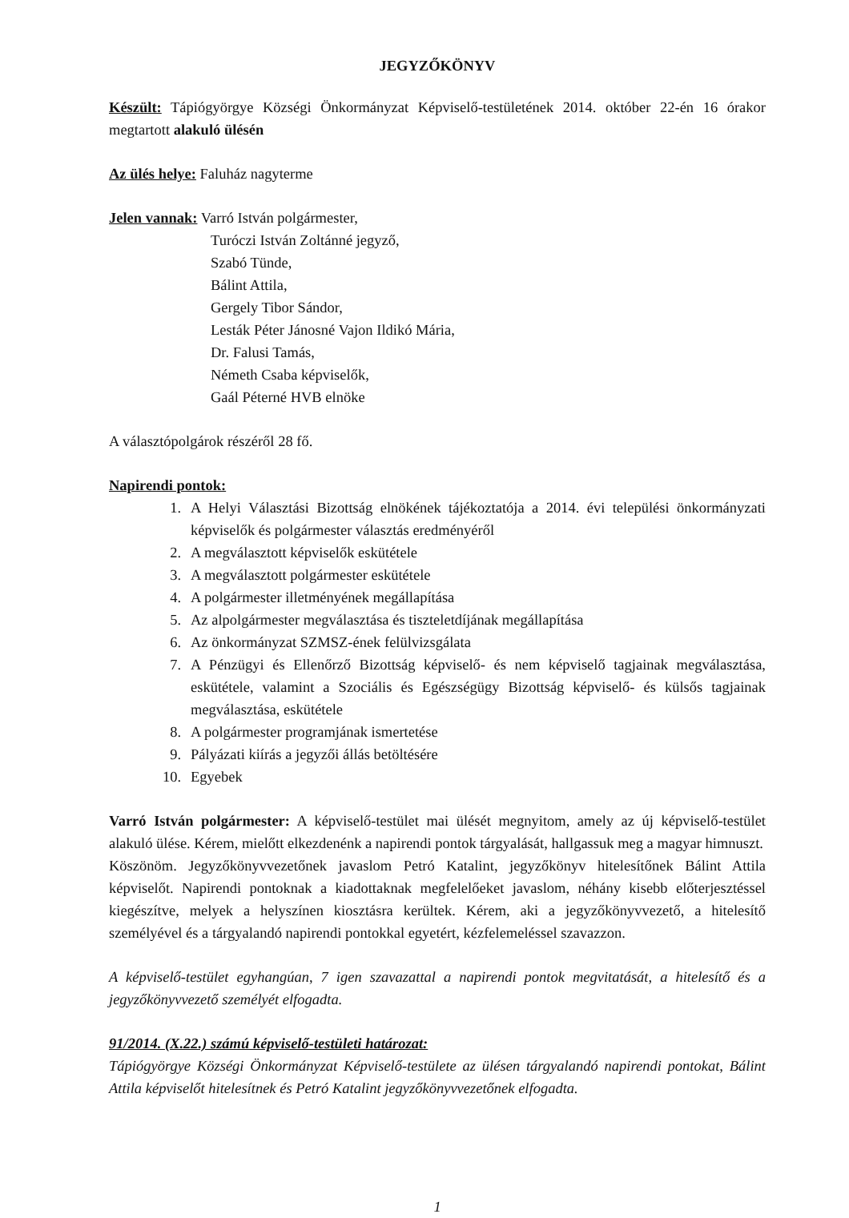JEGYZŐKÖNYV
Készült: Tápiógyörgye Községi Önkormányzat Képviselő-testületének 2014. október 22-én 16 órakor megtartott alakuló ülésén
Az ülés helye: Faluház nagyterme
Jelen vannak: Varró István polgármester,
Turóczi István Zoltánné jegyző,
Szabó Tünde,
Bálint Attila,
Gergely Tibor Sándor,
Lesták Péter Jánosné Vajon Ildikó Mária,
Dr. Falusi Tamás,
Németh Csaba képviselők,
Gaál Péterné HVB elnöke
A választópolgárok részéről 28 fő.
Napirendi pontok:
1. A Helyi Választási Bizottság elnökének tájékoztatója a 2014. évi települési önkormányzati képviselők és polgármester választás eredményéről
2. A megválasztott képviselők eskütétele
3. A megválasztott polgármester eskütétele
4. A polgármester illetményének megállapítása
5. Az alpolgármester megválasztása és tiszteletdíjának megállapítása
6. Az önkormányzat SZMSZ-ének felülvizsgálata
7. A Pénzügyi és Ellenőrző Bizottság képviselő- és nem képviselő tagjainak megválasztása, eskütétele, valamint a Szociális és Egészségügy Bizottság képviselő- és külsős tagjainak megválasztása, eskütétele
8. A polgármester programjának ismertetése
9. Pályázati kiírás a jegyzői állás betöltésére
10. Egyebek
Varró István polgármester: A képviselő-testület mai ülését megnyitom, amely az új képviselő-testület alakuló ülése. Kérem, mielőtt elkezdenénk a napirendi pontok tárgyalását, hallgassuk meg a magyar himnuszt.
Köszönöm. Jegyzőkönyvvezetőnek javaslom Petró Katalint, jegyzőkönyv hitelesítőnek Bálint Attila képviselőt. Napirendi pontoknak a kiadottaknak megfelelőeket javaslom, néhány kisebb előterjesztéssel kiegészítve, melyek a helyszínen kiosztásra kerültek. Kérem, aki a jegyzőkönyvvezető, a hitelesítő személyével és a tárgyalandó napirendi pontokkal egyetért, kézfelemeléssel szavazzon.
A képviselő-testület egyhangúan, 7 igen szavazattal a napirendi pontok megvitatását, a hitelesítő és a jegyzőkönyvvezető személyét elfogadta.
91/2014. (X.22.) számú képviselő-testületi határozat:
Tápiógyörgye Községi Önkormányzat Képviselő-testülete az ülésen tárgyalandó napirendi pontokat, Bálint Attila képviselőt hitelesítnek és Petró Katalint jegyzőkönyvvezetőnek elfogadta.
1